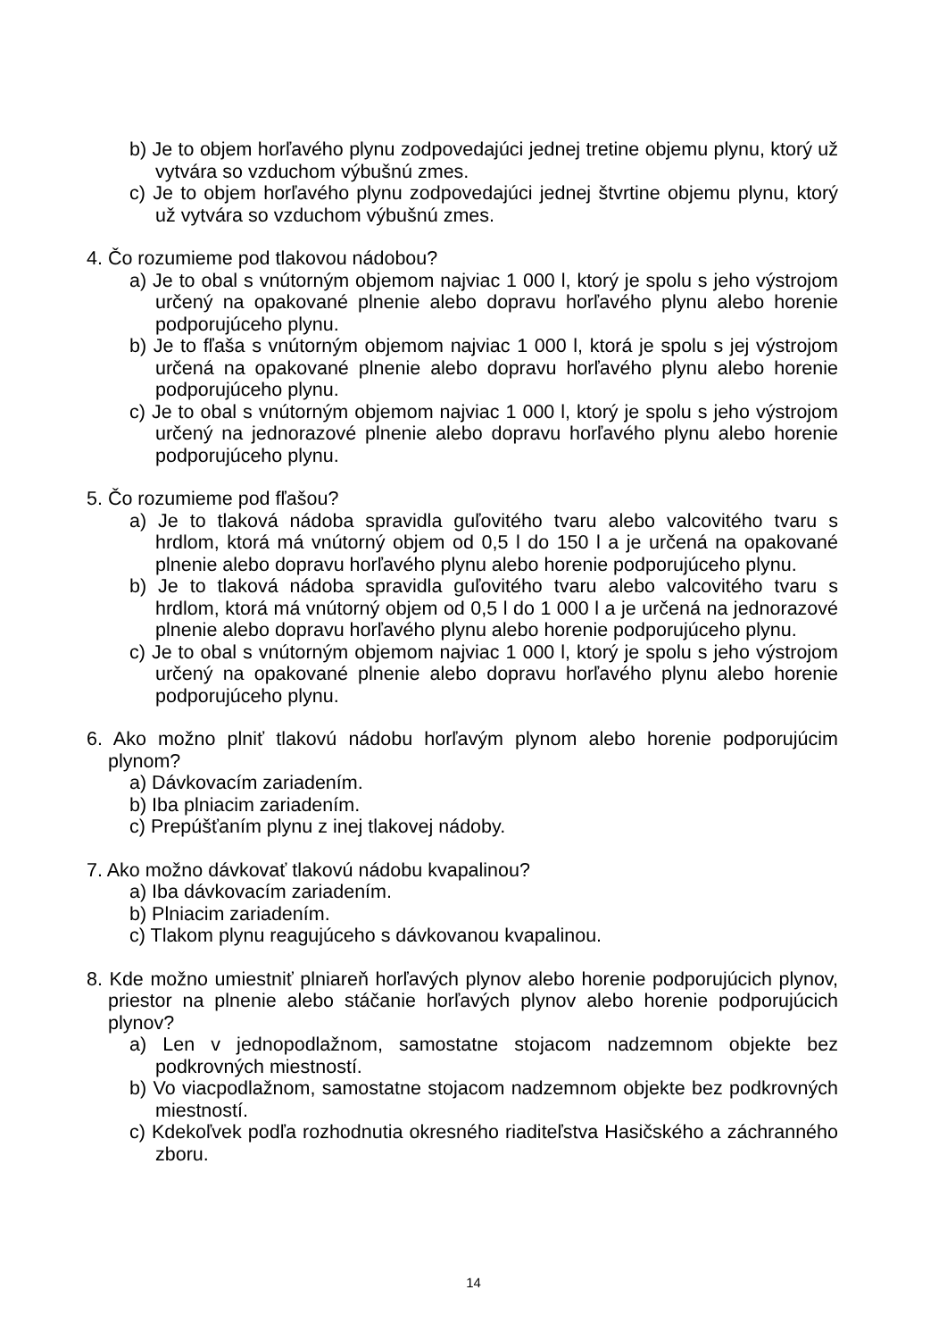b) Je to objem horľavého plynu zodpovedajúci jednej tretine objemu plynu, ktorý už vytvára so vzduchom výbušnú zmes.
c) Je to objem horľavého plynu zodpovedajúci jednej štvrtine objemu plynu, ktorý už vytvára so vzduchom výbušnú zmes.
4. Čo rozumieme pod tlakovou nádobou?
a) Je to obal s vnútorným objemom najviac 1 000 l, ktorý je spolu s jeho výstrojom určený na opakované plnenie alebo dopravu horľavého plynu alebo horenie podporujúceho plynu.
b) Je to fľaša s vnútorným objemom najviac 1 000 l, ktorá je spolu s jej výstrojom určená na opakované plnenie alebo dopravu horľavého plynu alebo horenie podporujúceho plynu.
c) Je to obal s vnútorným objemom najviac 1 000 l, ktorý je spolu s jeho výstrojom určený na jednorazové plnenie alebo dopravu horľavého plynu alebo horenie podporujúceho plynu.
5. Čo rozumieme pod fľašou?
a) Je to tlaková nádoba spravidla guľovitého tvaru alebo valcovitého tvaru s hrdlom, ktorá má vnútorný objem od 0,5 l do 150 l a je určená na opakované plnenie alebo dopravu horľavého plynu alebo horenie podporujúceho plynu.
b) Je to tlaková nádoba spravidla guľovitého tvaru alebo valcovitého tvaru s hrdlom, ktorá má vnútorný objem od 0,5 l do 1 000 l a je určená na jednorazové plnenie alebo dopravu horľavého plynu alebo horenie podporujúceho plynu.
c) Je to obal s vnútorným objemom najviac 1 000 l, ktorý je spolu s jeho výstrojom určený na opakované plnenie alebo dopravu horľavého plynu alebo horenie podporujúceho plynu.
6. Ako možno plniť tlakovú nádobu horľavým plynom alebo horenie podporujúcim plynom?
a) Dávkovacím zariadením.
b) Iba plniacim zariadením.
c) Prepúšťaním plynu z inej tlakovej nádoby.
7. Ako možno dávkovať tlakovú nádobu kvapalinou?
a) Iba dávkovacím zariadením.
b) Plniacim zariadením.
c) Tlakom plynu reagujúceho s dávkovanou kvapalinou.
8. Kde možno umiestniť plniareň horľavých plynov alebo horenie podporujúcich plynov, priestor na plnenie alebo stáčanie horľavých plynov alebo horenie podporujúcich plynov?
a) Len v jednopodlažnom, samostatne stojacom nadzemnom objekte bez podkrovných miestností.
b) Vo viacpodlažnom, samostatne stojacom nadzemnom objekte bez podkrovných miestností.
c) Kdekoľvek podľa rozhodnutia okresného riaditeľstva Hasičského a záchranného zboru.
14